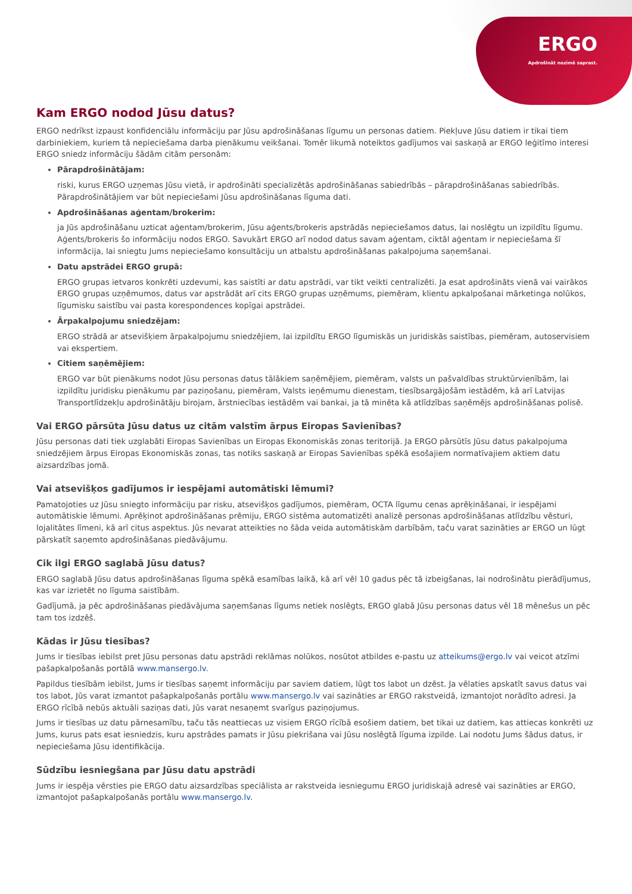ERGO
Apdrošināt nozīmē saprast.
Kam ERGO nodod Jūsu datus?
ERGO nedrīkst izpaust konfidenciālu informāciju par Jūsu apdrošināšanas līgumu un personas datiem. Piekļuve Jūsu datiem ir tikai tiem darbiniekiem, kuriem tā nepieciešama darba pienākumu veikšanai. Tomēr likumā noteiktos gadījumos vai saskaņā ar ERGO leģitīmo interesi ERGO sniedz informāciju šādām citām personām:
Pārapdrošinātājam:
riski, kurus ERGO uzņemas Jūsu vietā, ir apdrošināti specializētās apdrošināšanas sabiedrībās – pārapdrošināšanas sabiedrībās. Pārapdrošinātājiem var būt nepieciešami Jūsu apdrošināšanas līguma dati.
Apdrošināšanas aģentam/brokerim:
ja Jūs apdrošināšanu uzticat aģentam/brokerim, Jūsu aģents/brokeris apstrādās nepieciešamos datus, lai noslēgtu un izpildītu līgumu. Aģents/brokeris šo informāciju nodos ERGO. Savukārt ERGO arī nodod datus savam aģentam, ciktāl aģentam ir nepieciešama šī informācija, lai sniegtu Jums nepieciešamo konsultāciju un atbalstu apdrošināšanas pakalpojuma saņemšanai.
Datu apstrādei ERGO grupā:
ERGO grupas ietvaros konkrēti uzdevumi, kas saistīti ar datu apstrādi, var tikt veikti centralizēti. Ja esat apdrošināts vienā vai vairākos ERGO grupas uzņēmumos, datus var apstrādāt arī cits ERGO grupas uzņēmums, piemēram, klientu apkalpošanai mārketinga nolūkos, līgumisku saistību vai pasta korespondences kopīgai apstrādei.
Ārpakalpojumu sniedzējam:
ERGO strādā ar atsevišķiem ārpakalpojumu sniedzējiem, lai izpildītu ERGO līgumiskās un juridiskās saistības, piemēram, autoservisiem vai ekspertiem.
Citiem saņēmējiem:
ERGO var būt pienākums nodot Jūsu personas datus tālākiem saņēmējiem, piemēram, valsts un pašvaldības struktūrvienībām, lai izpildītu juridisku pienākumu par paziņošanu, piemēram, Valsts ieņēmumu dienestam, tiesībsargājošām iestādēm, kā arī Latvijas Transportlīdzekļu apdrošinātāju birojam, ārstniecības iestādēm vai bankai, ja tā minēta kā atlīdzības saņēmējs apdrošināšanas polisē.
Vai ERGO pārsūta Jūsu datus uz citām valstīm ārpus Eiropas Savienības?
Jūsu personas dati tiek uzglabāti Eiropas Savienības un Eiropas Ekonomiskās zonas teritorijā. Ja ERGO pārsūtīs Jūsu datus pakalpojuma sniedzējiem ārpus Eiropas Ekonomiskās zonas, tas notiks saskaņā ar Eiropas Savienības spēkā esošajiem normatīvajiem aktiem datu aizsardzības jomā.
Vai atsevišķos gadījumos ir iespējami automātiski lēmumi?
Pamatojoties uz Jūsu sniegto informāciju par risku, atsevišķos gadījumos, piemēram, OCTA līgumu cenas aprēķināšanai, ir iespējami automātiskie lēmumi. Aprēķinot apdrošināšanas prēmiju, ERGO sistēma automatizēti analizē personas apdrošināšanas atlīdzību vēsturi, lojalitātes līmeni, kā arī citus aspektus. Jūs nevarat atteikties no šāda veida automātiskām darbībām, taču varat sazināties ar ERGO un lūgt pārskatīt saņemto apdrošināšanas piedāvājumu.
Cik ilgi ERGO saglabā Jūsu datus?
ERGO saglabā Jūsu datus apdrošināšanas līguma spēkā esamības laikā, kā arī vēl 10 gadus pēc tā izbeigšanas, lai nodrošinātu pierādījumus, kas var izrietēt no līguma saistībām.
Gadījumā, ja pēc apdrošināšanas piedāvājuma saņemšanas līgums netiek noslēgts, ERGO glabā Jūsu personas datus vēl 18 mēnešus un pēc tam tos izdzēš.
Kādas ir Jūsu tiesības?
Jums ir tiesības iebilst pret Jūsu personas datu apstrādi reklāmas nolūkos, nosūtot atbildes e-pastu uz atteikums@ergo.lv vai veicot atzīmi pašapkalpošanās portālā www.mansergo.lv.
Papildus tiesībām iebilst, Jums ir tiesības saņemt informāciju par saviem datiem, lūgt tos labot un dzēst. Ja vēlaties apskatīt savus datus vai tos labot, Jūs varat izmantot pašapkalpošanās portālu www.mansergo.lv vai sazināties ar ERGO rakstveidā, izmantojot norādīto adresi. Ja ERGO rīcībā nebūs aktuāli saziņas dati, Jūs varat nesaņemt svarīgus paziņojumus.
Jums ir tiesības uz datu pārnesamību, taču tās neattiecas uz visiem ERGO rīcībā esošiem datiem, bet tikai uz datiem, kas attiecas konkrēti uz Jums, kurus pats esat iesniedzis, kuru apstrādes pamats ir Jūsu piekrišana vai Jūsu noslēgtā līguma izpilde. Lai nodotu Jums šādus datus, ir nepieciešama Jūsu identifikācija.
Sūdzību iesniegšana par Jūsu datu apstrādi
Jums ir iespēja vērsties pie ERGO datu aizsardzības speciālista ar rakstveida iesniegumu ERGO juridiskajā adresē vai sazināties ar ERGO, izmantojot pašapkalpošanās portālu www.mansergo.lv.